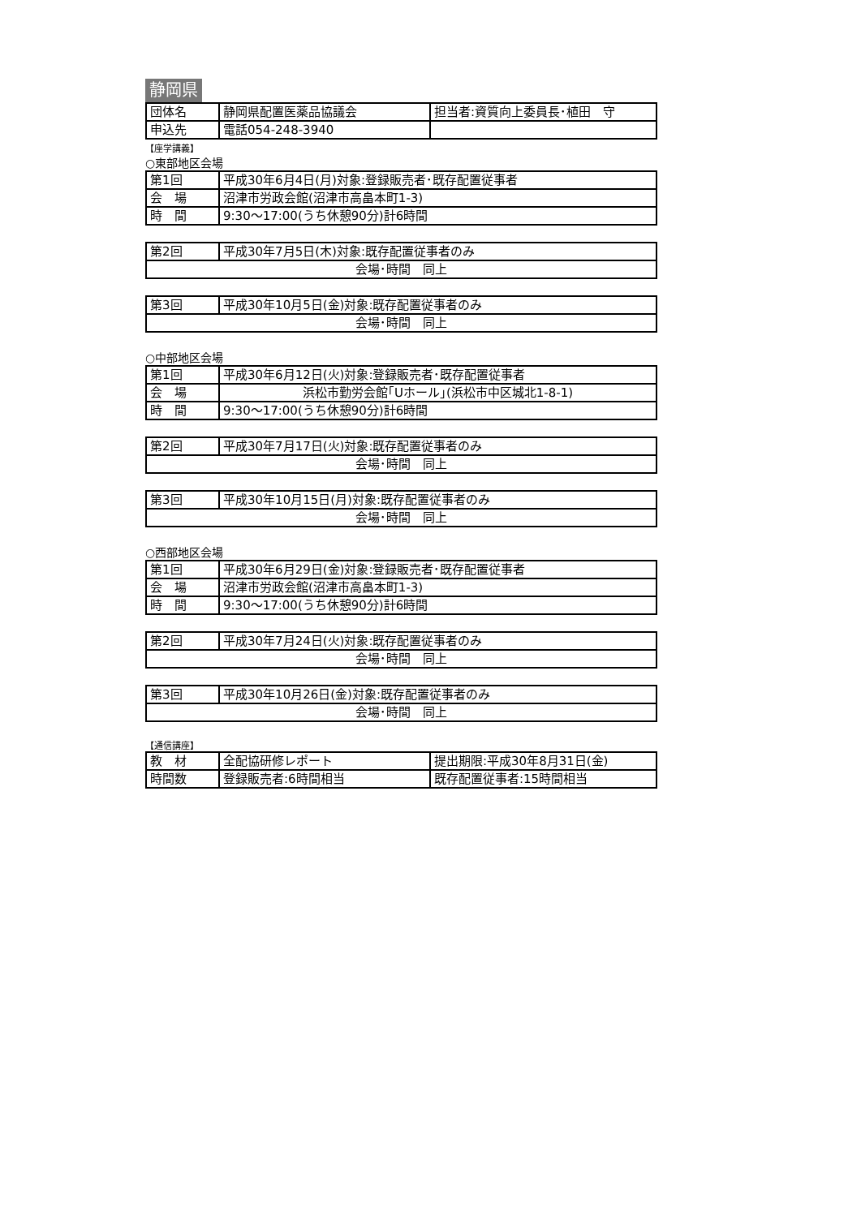静岡県
| 団体名 | 静岡県配置医薬品協議会 | 担当者:資質向上委員長･植田 守 |
| 申込先 | 電話054-248-3940 | |
【座学講義】
○東部地区会場
| 第1回 | 平成30年6月4日(月)対象:登録販売者･既存配置従事者 |
| 会 場 | 沼津市労政会館(沼津市高畠本町1-3) |
| 時 間 | 9:30～17:00(うち休憩90分)計6時間 |
| 第2回 | 平成30年7月5日(木)対象:既存配置従事者のみ |
| 会場･時間 同上 | |
| 第3回 | 平成30年10月5日(金)対象:既存配置従事者のみ |
| 会場･時間 同上 | |
○中部地区会場
| 第1回 | 平成30年6月12日(火)対象:登録販売者･既存配置従事者 |
| 会 場 | 浜松市勤労会館｢Uホール｣(浜松市中区城北1-8-1) |
| 時 間 | 9:30～17:00(うち休憩90分)計6時間 |
| 第2回 | 平成30年7月17日(火)対象:既存配置従事者のみ |
| 会場･時間 同上 | |
| 第3回 | 平成30年10月15日(月)対象:既存配置従事者のみ |
| 会場･時間 同上 | |
○西部地区会場
| 第1回 | 平成30年6月29日(金)対象:登録販売者･既存配置従事者 |
| 会 場 | 沼津市労政会館(沼津市高畠本町1-3) |
| 時 間 | 9:30～17:00(うち休憩90分)計6時間 |
| 第2回 | 平成30年7月24日(火)対象:既存配置従事者のみ |
| 会場･時間 同上 | |
| 第3回 | 平成30年10月26日(金)対象:既存配置従事者のみ |
| 会場･時間 同上 | |
【通信講座】
| 教 材 | 全配協研修レポート | 提出期限:平成30年8月31日(金) |
| 時間数 | 登録販売者:6時間相当 | 既存配置従事者:15時間相当 |